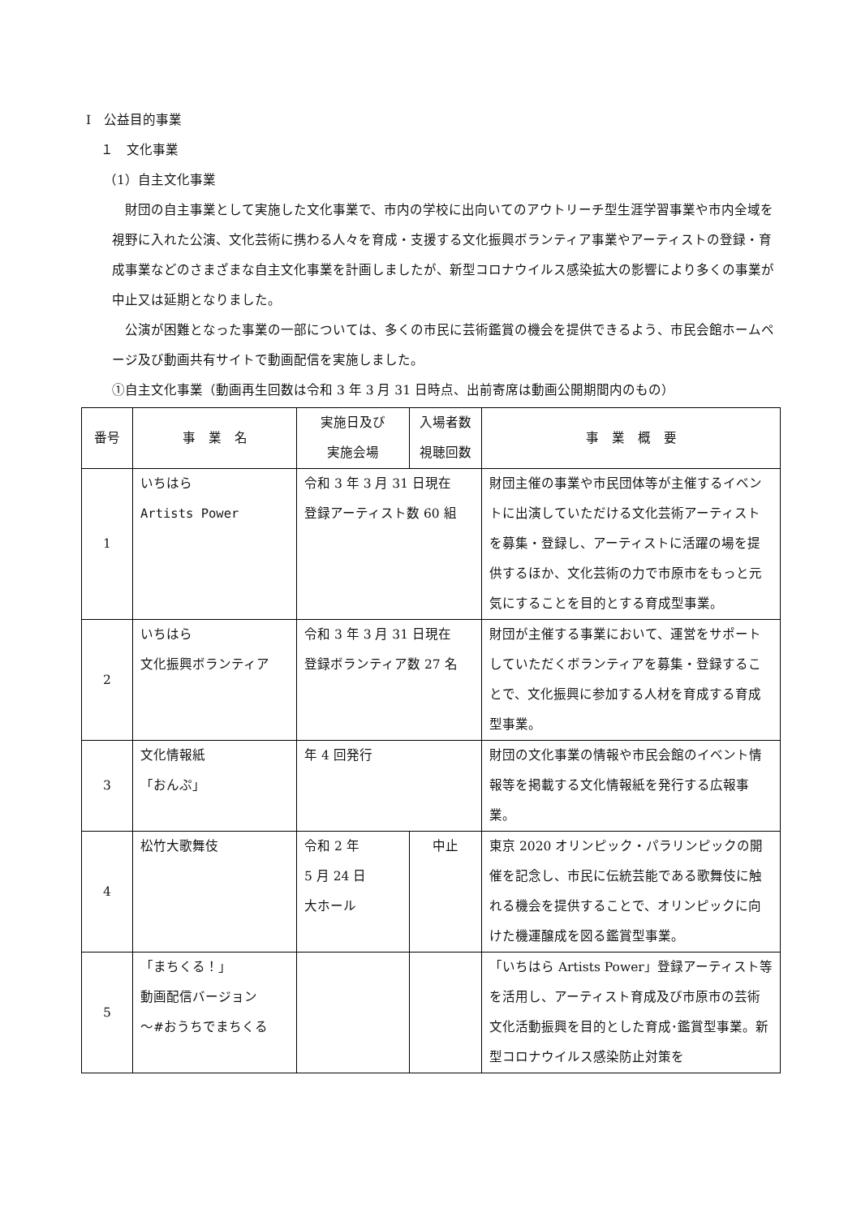Ⅰ　公益目的事業
１　文化事業
（1）自主文化事業
財団の自主事業として実施した文化事業で、市内の学校に出向いてのアウトリーチ型生涯学習事業や市内全域を視野に入れた公演、文化芸術に携わる人々を育成・支援する文化振興ボランティア事業やアーティストの登録・育成事業などのさまざまな自主文化事業を計画しましたが、新型コロナウイルス感染拡大の影響により多くの事業が中止又は延期となりました。
公演が困難となった事業の一部については、多くの市民に芸術鑑賞の機会を提供できるよう、市民会館ホームページ及び動画共有サイトで動画配信を実施しました。
①自主文化事業（動画再生回数は令和 3 年 3 月 31 日時点、出前寄席は動画公開期間内のもの）
| 番号 | 事 業 名 | 実施日及び 実施会場 | 入場者数 視聴回数 | 事 業 概 要 |
| --- | --- | --- | --- | --- |
| 1 | いちはら Artists Power | 令和 3 年 3 月 31 日現在 登録アーティスト数 60 組 | | 財団主催の事業や市民団体等が主催するイベントに出演していただける文化芸術アーティストを募集・登録し、アーティストに活躍の場を提供するほか、文化芸術の力で市原市をもっと元気にすることを目的とする育成型事業。 |
| 2 | いちはら 文化振興ボランティア | 令和 3 年 3 月 31 日現在 登録ボランティア数 27 名 | | 財団が主催する事業において、運営をサポートしていただくボランティアを募集・登録することで、文化振興に参加する人材を育成する育成型事業。 |
| 3 | 文化情報紙 「おんぷ」 | 年 4 回発行 | | 財団の文化事業の情報や市民会館のイベント情報等を掲載する文化情報紙を発行する広報事業。 |
| 4 | 松竹大歌舞伎 | 令和 2 年 5 月 24 日 大ホール | 中止 | 東京 2020 オリンピック・パラリンピックの開催を記念し、市民に伝統芸能である歌舞伎に触れる機会を提供することで、オリンピックに向けた機運醸成を図る鑑賞型事業。 |
| 5 | 「まちくる！」 動画配信バージョン ～#おうちでまちくる | | | 「いちはら Artists Power」登録アーティスト等を活用し、アーティスト育成及び市原市の芸術文化活動振興を目的とした育成･鑑賞型事業。新型コロナウイルス感染防止対策を |